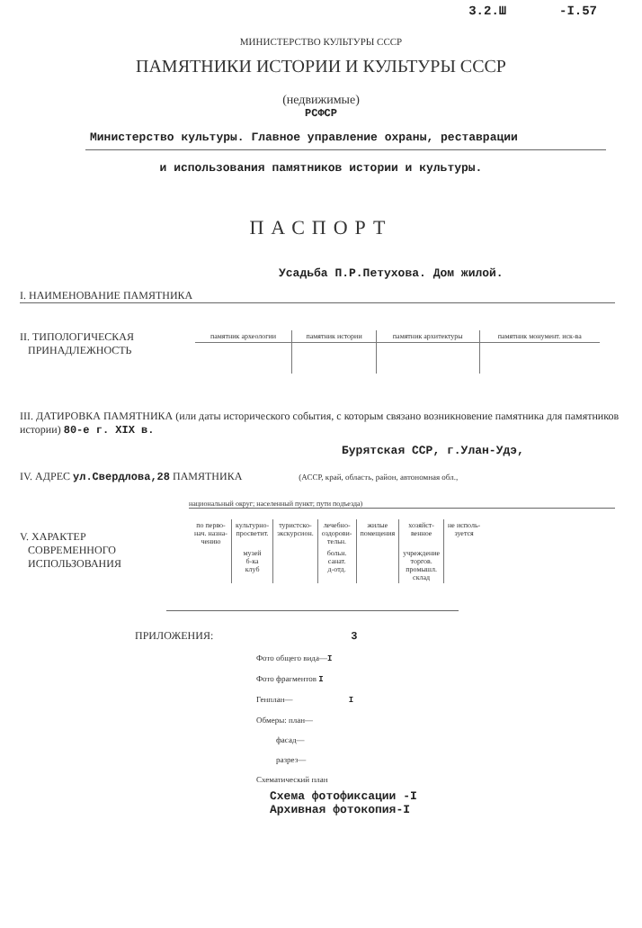3.2.Ш -I.57
МИНИСТЕРСТВО КУЛЬТУРЫ СССР
ПАМЯТНИКИ ИСТОРИИ И КУЛЬТУРЫ СССР
(недвижимые)
РСФСР
Министерство культуры. Главное управление охраны, реставрации
и использования памятников истории и культуры.
ПАСПОРТ
Усадьба П.Р.Петухова. Дом жилой.
I. НАИМЕНОВАНИЕ ПАМЯТНИКА
II. ТИПОЛОГИЧЕСКАЯ
ПРИНАДЛЕЖНОСТЬ
| памятник археологии | памятник истории | памятник архитектуры | памятник монумент. иск-ва |
III. ДАТИРОВКА ПАМЯТНИКА (или даты исторического события, с которым связано возникновение памятника для памятников истории) 80-е г. XIX в.
Бурятская ССР, г.Улан-Удэ,
IV. АДРЕС ул.Свердлова,28 ПАМЯТНИКА (АССР, край, область, район, автономная обл.,
национальный округ; населенный пункт; пути подъезда)
V. ХАРАКТЕР
СОВРЕМЕННОГО
ИСПОЛЬЗОВАНИЯ
| по перво- нач. назна- чению | культурно- просветит. | туристско- экскурсион. | лечебно- оздорови- тельн. | жилые помещения | хозяйст- венное | не исполь- зуется |
| | музей б-ка клуб | | больн. санат. д-отд. | | учреждение торгов. промышл. склад | |
ПРИЛОЖЕНИЯ: 3
Фото общего вида—I
Фото фрагментов I
Генплан— I
Обмеры: план—
фасад—
разрез—
Схематический план
Схема фотофиксации -I
Архивная фотокопия-I